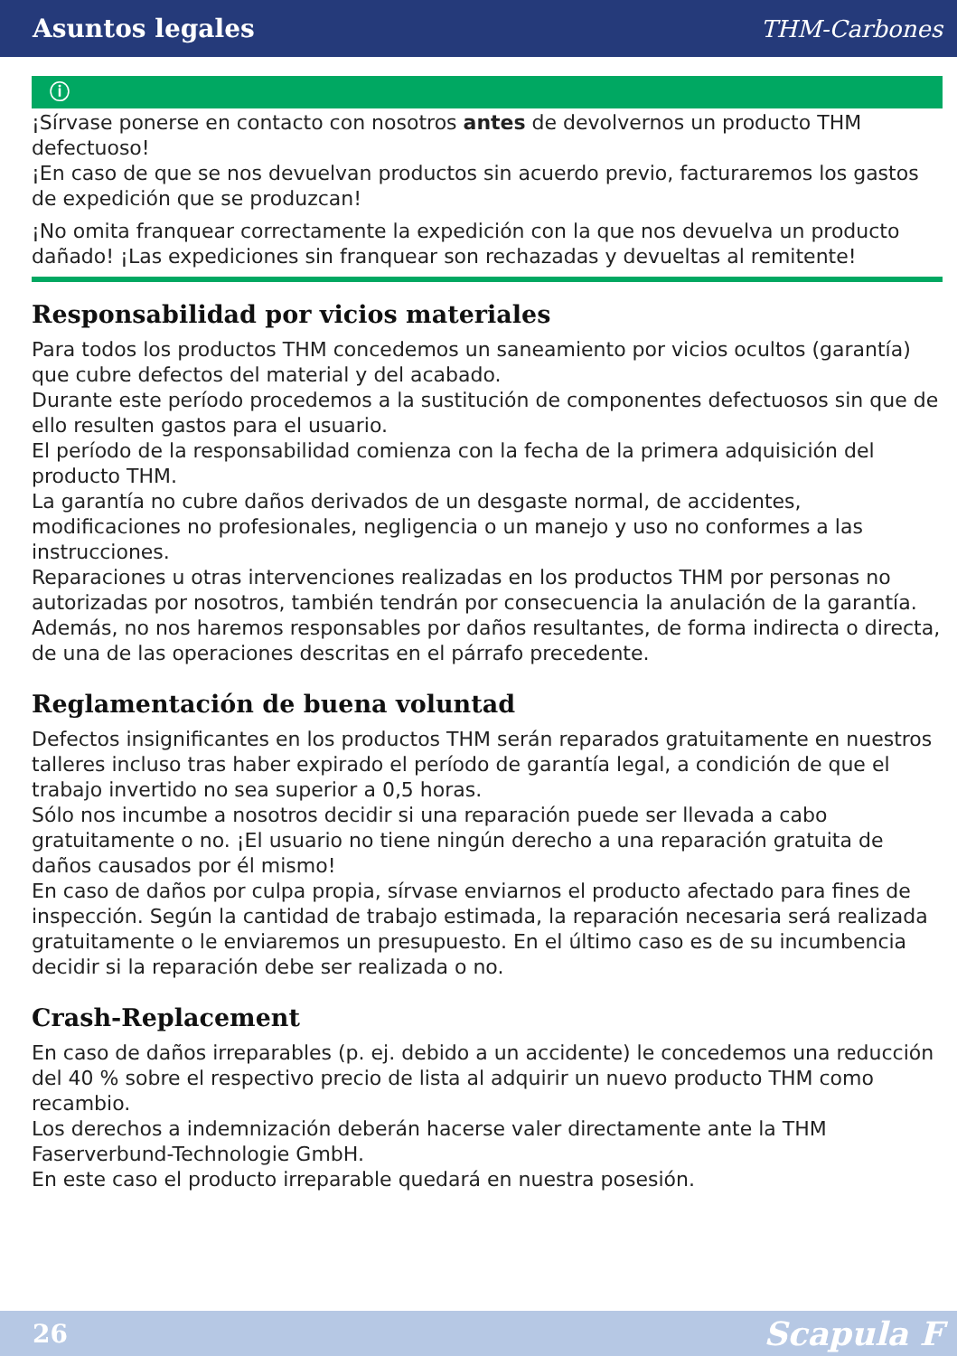Asuntos legales THM-Carbones
ⓘ
¡Sírvase ponerse en contacto con nosotros antes de devolvernos un producto THM defectuoso!
¡En caso de que se nos devuelvan productos sin acuerdo previo, facturaremos los gastos de expedición que se produzcan!
¡No omita franquear correctamente la expedición con la que nos devuelva un producto dañado! ¡Las expediciones sin franquear son rechazadas y devueltas al remitente!
Responsabilidad por vicios materiales
Para todos los productos THM concedemos un saneamiento por vicios ocultos (garantía) que cubre defectos del material y del acabado.
Durante este período procedemos a la sustitución de componentes defectuosos sin que de ello resulten gastos para el usuario.
El período de la responsabilidad comienza con la fecha de la primera adquisición del producto THM.
La garantía no cubre daños derivados de un desgaste normal, de accidentes, modificaciones no profesionales, negligencia o un manejo y uso no conformes a las instrucciones.
Reparaciones u otras intervenciones realizadas en los productos THM por personas no autorizadas por nosotros, también tendrán por consecuencia la anulación de la garantía.
Además, no nos haremos responsables por daños resultantes, de forma indirecta o directa, de una de las operaciones descritas en el párrafo precedente.
Reglamentación de buena voluntad
Defectos insignificantes en los productos THM serán reparados gratuitamente en nuestros talleres incluso tras haber expirado el período de garantía legal, a condición de que el trabajo invertido no sea superior a 0,5 horas.
Sólo nos incumbe a nosotros decidir si una reparación puede ser llevada a cabo gratuitamente o no. ¡El usuario no tiene ningún derecho a una reparación gratuita de daños causados por él mismo!
En caso de daños por culpa propia, sírvase enviarnos el producto afectado para fines de inspección. Según la cantidad de trabajo estimada, la reparación necesaria será realizada gratuitamente o le enviaremos un presupuesto. En el último caso es de su incumbencia decidir si la reparación debe ser realizada o no.
Crash-Replacement
En caso de daños irreparables (p. ej. debido a un accidente) le concedemos una reducción del 40 % sobre el respectivo precio de lista al adquirir un nuevo producto THM como recambio.
Los derechos a indemnización deberán hacerse valer directamente ante la THM Faserverbund-Technologie GmbH.
En este caso el producto irreparable quedará en nuestra posesión.
26 Scapula F